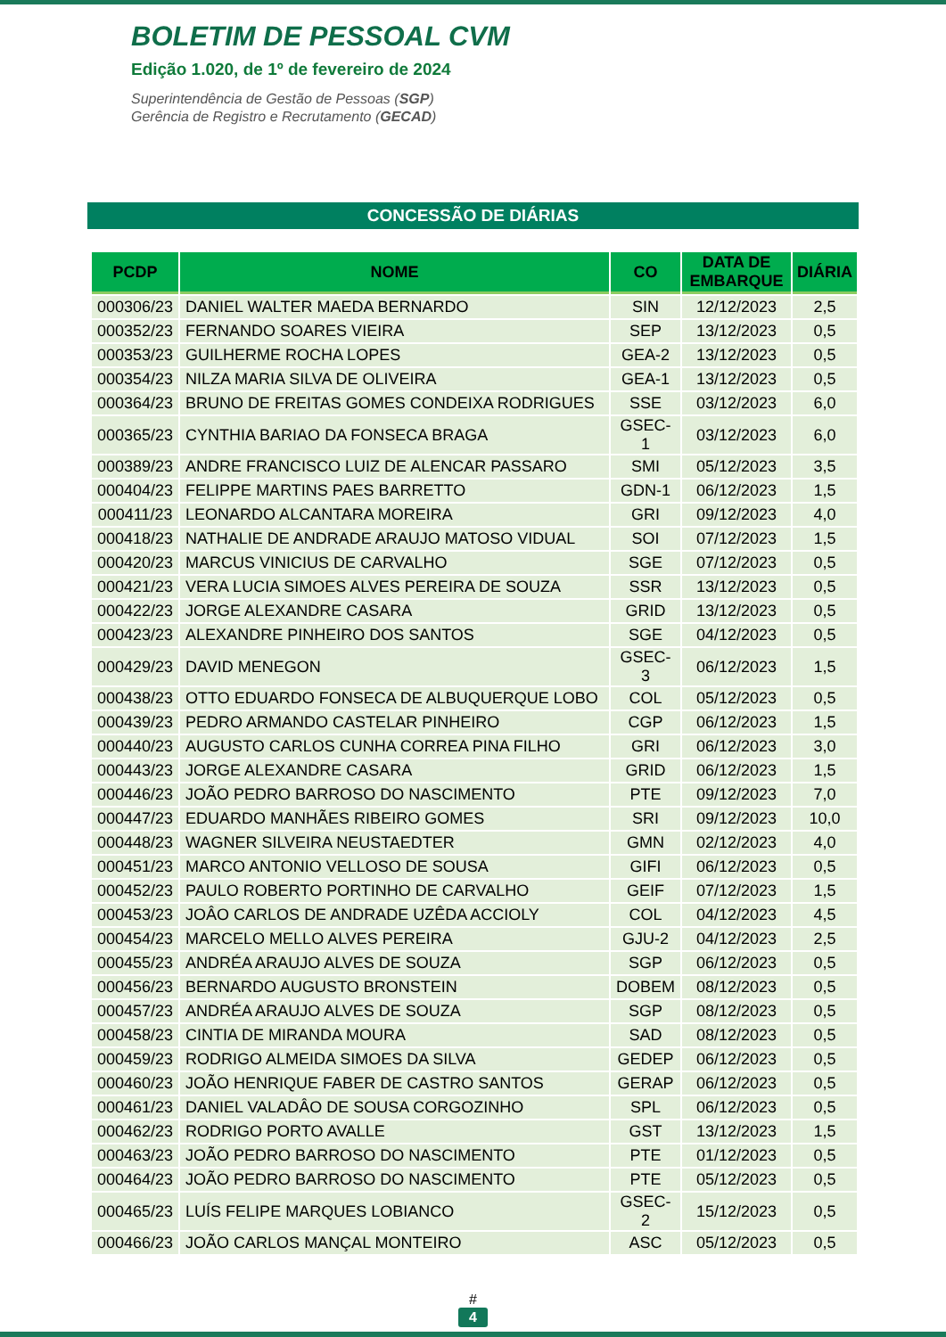BOLETIM DE PESSOAL CVM
Edição 1.020, de 1º de fevereiro de 2024
Superintendência de Gestão de Pessoas (SGP)
Gerência de Registro e Recrutamento (GECAD)
CONCESSÃO DE DIÁRIAS
| PCDP | NOME | CO | DATA DE EMBARQUE | DIÁRIA |
| --- | --- | --- | --- | --- |
| 000306/23 | DANIEL WALTER MAEDA BERNARDO | SIN | 12/12/2023 | 2,5 |
| 000352/23 | FERNANDO SOARES VIEIRA | SEP | 13/12/2023 | 0,5 |
| 000353/23 | GUILHERME ROCHA LOPES | GEA-2 | 13/12/2023 | 0,5 |
| 000354/23 | NILZA MARIA SILVA DE OLIVEIRA | GEA-1 | 13/12/2023 | 0,5 |
| 000364/23 | BRUNO DE FREITAS GOMES CONDEIXA RODRIGUES | SSE | 03/12/2023 | 6,0 |
| 000365/23 | CYNTHIA BARIAO DA FONSECA BRAGA | GSEC-1 | 03/12/2023 | 6,0 |
| 000389/23 | ANDRE FRANCISCO LUIZ DE ALENCAR PASSARO | SMI | 05/12/2023 | 3,5 |
| 000404/23 | FELIPPE MARTINS PAES BARRETTO | GDN-1 | 06/12/2023 | 1,5 |
| 000411/23 | LEONARDO ALCANTARA MOREIRA | GRI | 09/12/2023 | 4,0 |
| 000418/23 | NATHALIE DE ANDRADE ARAUJO MATOSO VIDUAL | SOI | 07/12/2023 | 1,5 |
| 000420/23 | MARCUS VINICIUS DE CARVALHO | SGE | 07/12/2023 | 0,5 |
| 000421/23 | VERA LUCIA SIMOES ALVES PEREIRA DE SOUZA | SSR | 13/12/2023 | 0,5 |
| 000422/23 | JORGE ALEXANDRE CASARA | GRID | 13/12/2023 | 0,5 |
| 000423/23 | ALEXANDRE PINHEIRO DOS SANTOS | SGE | 04/12/2023 | 0,5 |
| 000429/23 | DAVID MENEGON | GSEC-3 | 06/12/2023 | 1,5 |
| 000438/23 | OTTO EDUARDO FONSECA DE ALBUQUERQUE LOBO | COL | 05/12/2023 | 0,5 |
| 000439/23 | PEDRO ARMANDO CASTELAR PINHEIRO | CGP | 06/12/2023 | 1,5 |
| 000440/23 | AUGUSTO CARLOS CUNHA CORREA PINA FILHO | GRI | 06/12/2023 | 3,0 |
| 000443/23 | JORGE ALEXANDRE CASARA | GRID | 06/12/2023 | 1,5 |
| 000446/23 | JOÃO PEDRO BARROSO DO NASCIMENTO | PTE | 09/12/2023 | 7,0 |
| 000447/23 | EDUARDO MANHÃES RIBEIRO GOMES | SRI | 09/12/2023 | 10,0 |
| 000448/23 | WAGNER SILVEIRA NEUSTAEDTER | GMN | 02/12/2023 | 4,0 |
| 000451/23 | MARCO ANTONIO VELLOSO DE SOUSA | GIFI | 06/12/2023 | 0,5 |
| 000452/23 | PAULO ROBERTO PORTINHO DE CARVALHO | GEIF | 07/12/2023 | 1,5 |
| 000453/23 | JOÂO CARLOS DE ANDRADE UZÊDA ACCIOLY | COL | 04/12/2023 | 4,5 |
| 000454/23 | MARCELO MELLO ALVES PEREIRA | GJU-2 | 04/12/2023 | 2,5 |
| 000455/23 | ANDRÉA ARAUJO ALVES DE SOUZA | SGP | 06/12/2023 | 0,5 |
| 000456/23 | BERNARDO AUGUSTO BRONSTEIN | DOBEM | 08/12/2023 | 0,5 |
| 000457/23 | ANDRÉA ARAUJO ALVES DE SOUZA | SGP | 08/12/2023 | 0,5 |
| 000458/23 | CINTIA DE MIRANDA MOURA | SAD | 08/12/2023 | 0,5 |
| 000459/23 | RODRIGO ALMEIDA SIMOES DA SILVA | GEDEP | 06/12/2023 | 0,5 |
| 000460/23 | JOÃO HENRIQUE FABER DE CASTRO SANTOS | GERAP | 06/12/2023 | 0,5 |
| 000461/23 | DANIEL VALADÂO DE SOUSA CORGOZINHO | SPL | 06/12/2023 | 0,5 |
| 000462/23 | RODRIGO PORTO AVALLE | GST | 13/12/2023 | 1,5 |
| 000463/23 | JOÃO PEDRO BARROSO DO NASCIMENTO | PTE | 01/12/2023 | 0,5 |
| 000464/23 | JOÃO PEDRO BARROSO DO NASCIMENTO | PTE | 05/12/2023 | 0,5 |
| 000465/23 | LUÍS FELIPE MARQUES LOBIANCO | GSEC-2 | 15/12/2023 | 0,5 |
| 000466/23 | JOÃO CARLOS MANÇAL MONTEIRO | ASC | 05/12/2023 | 0,5 |
#
4